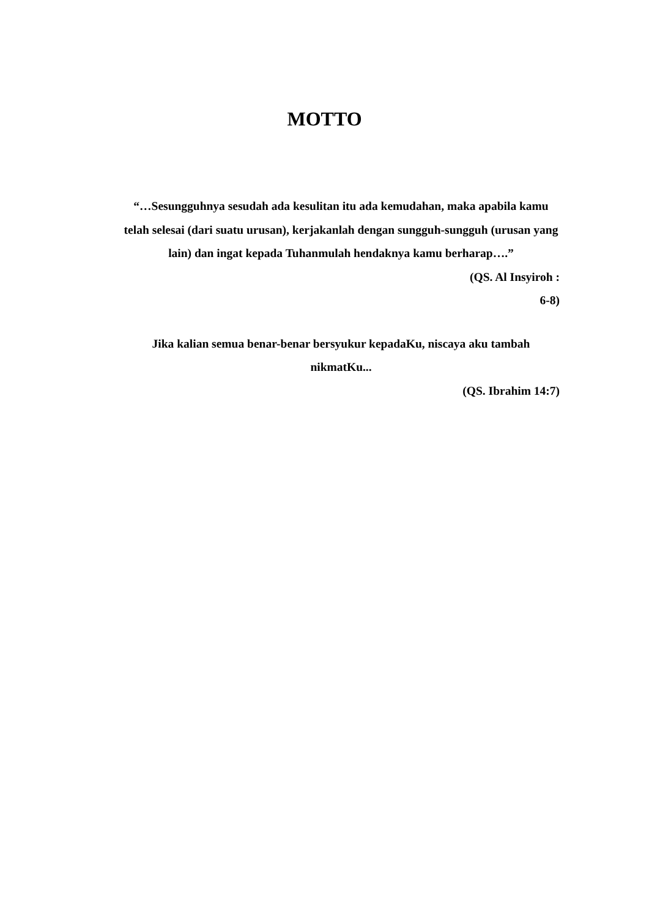MOTTO
“…Sesungguhnya sesudah ada kesulitan itu ada kemudahan, maka apabila kamu telah selesai (dari suatu urusan), kerjakanlah dengan sungguh-sungguh (urusan yang lain) dan ingat kepada Tuhanmulah hendaknya kamu berharap….”
(QS. Al Insyiroh :
6-8)
Jika kalian semua benar-benar bersyukur kepadaKu, niscaya aku tambah nikmatKu...
(QS. Ibrahim 14:7)